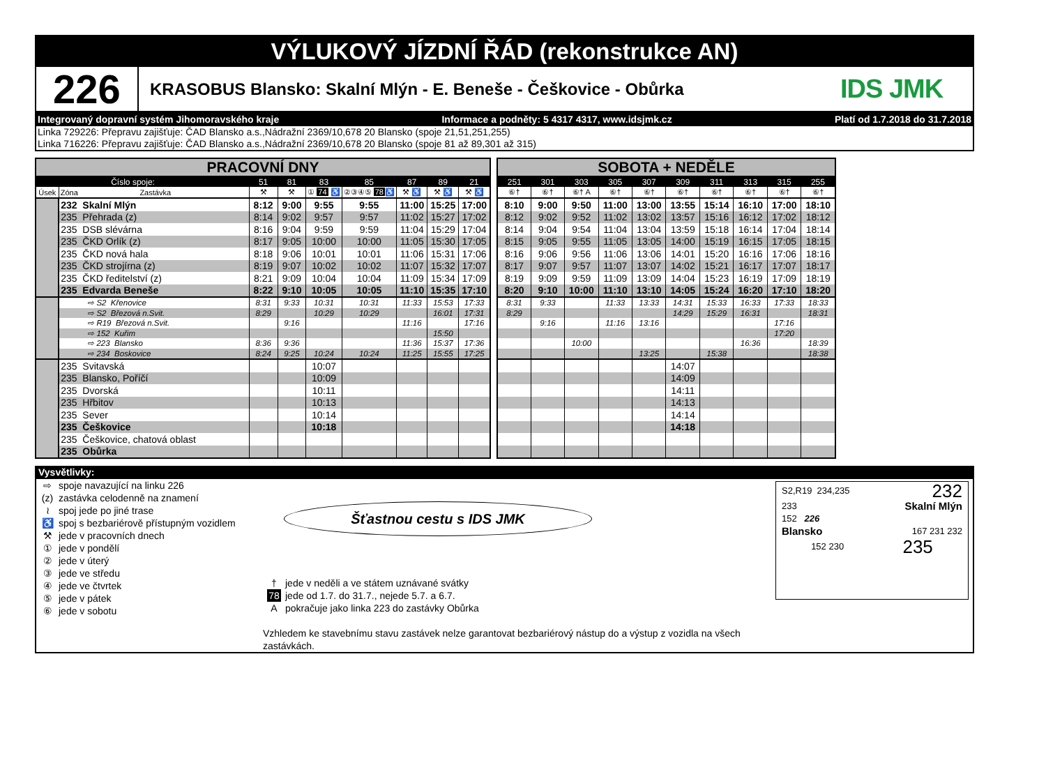VÝLUKOVÝ JÍZDNÍ ŘÁD (rekonstrukce AN)
226
KRASOBUS Blansko: Skalní Mlýn - E. Beneše - Češkovice - Obůrka
IDS JMK
Integrovaný dopravní systém Jihomoravského kraje Informace a podněty: 5 4317 4317, www.idsjmk.cz Platí od 1.7.2018 do 31.7.2018
Linka 729226: Přepravu zajišťuje: ČAD Blansko a.s.,Nádražní 2369/10,678 20 Blansko (spoje 21,51,251,255)
Linka 716226: Přepravu zajišťuje: ČAD Blansko a.s.,Nádražní 2369/10,678 20 Blansko (spoje 81 až 89,301 až 315)
| PRACOVNÍ DNY | | | | | | | | |
| --- | --- | --- | --- | --- | --- | --- | --- | --- |
| | Číslo spoje: | 51 | 81 | 83 | 85 | 87 | 89 | 21 |
| Úsek | Zóna Zastávka | ⚒ | ⚒ | ① 74 ♿ | ②③④⑤ 78 ♿ | ⚒ ♿ | ⚒ ♿ | ⚒ ♿ |
| | 232 Skalní Mlýn | 8:12 | 9:00 | 9:55 | 9:55 | 11:00 | 15:25 | 17:00 |
| | 235 Přehrada (z) | 8:14 | 9:02 | 9:57 | 9:57 | 11:02 | 15:27 | 17:02 |
| | 235 DSB slévárna | 8:16 | 9:04 | 9:59 | 9:59 | 11:04 | 15:29 | 17:04 |
| | 235 ČKD Orlík (z) | 8:17 | 9:05 | 10:00 | 10:00 | 11:05 | 15:30 | 17:05 |
| | 235 ČKD nová hala | 8:18 | 9:06 | 10:01 | 10:01 | 11:06 | 15:31 | 17:06 |
| | 235 ČKD strojírna (z) | 8:19 | 9:07 | 10:02 | 10:02 | 11:07 | 15:32 | 17:07 |
| | 235 ČKD ředitelství (z) | 8:21 | 9:09 | 10:04 | 10:04 | 11:09 | 15:34 | 17:09 |
| | 235 Edvarda Beneše | 8:22 | 9:10 | 10:05 | 10:05 | 11:10 | 15:35 | 17:10 |
| | ⇨ S2 Křenovice | 8:31 | 9:33 | 10:31 | 10:31 | 11:33 | 15:53 | 17:33 |
| | ⇨ S2 Březová n.Svit. | 8:29 | | 10:29 | 10:29 | | 16:01 | 17:31 |
| | ⇨ R19 Březová n.Svit. | | 9:16 | | | 11:16 | | 17:16 |
| | ⇨ 152 Kuřim | | | | | | 15:50 | |
| | ⇨ 223 Blansko | 8:36 | 9:36 | | | 11:36 | 15:37 | 17:36 |
| | ⇨ 234 Boskovice | 8:24 | 9:25 | 10:24 | 10:24 | 11:25 | 15:55 | 17:25 |
| | 235 Svitavská | | | 10:07 | | | | |
| | 235 Blansko, Poříčí | | | 10:09 | | | | |
| | 235 Dvorská | | | 10:11 | | | | |
| | 235 Hřbitov | | | 10:13 | | | | |
| | 235 Sever | | | 10:14 | | | | |
| | 235 Češkovice | | | 10:18 | | | | |
| | 235 Češkovice, chatová oblast | | | | | | | |
| | 235 Obůrka | | | | | | | |
| SOBOTA + NEDĚLE | | | | | | | | | |
| --- | --- | --- | --- | --- | --- | --- | --- | --- | --- |
| 251 | 301 | 303 | 305 | 307 | 309 | 311 | 313 | 315 | 255 |
| ⑥† | ⑥† | ⑥† A | ⑥† | ⑥† | ⑥† | ⑥† | ⑥† | ⑥† | ⑥† |
| 8:10 | 9:00 | 9:50 | 11:00 | 13:00 | 13:55 | 15:14 | 16:10 | 17:00 | 18:10 |
| 8:12 | 9:02 | 9:52 | 11:02 | 13:02 | 13:57 | 15:16 | 16:12 | 17:02 | 18:12 |
| 8:14 | 9:04 | 9:54 | 11:04 | 13:04 | 13:59 | 15:18 | 16:14 | 17:04 | 18:14 |
| 8:15 | 9:05 | 9:55 | 11:05 | 13:05 | 14:00 | 15:19 | 16:15 | 17:05 | 18:15 |
| 8:16 | 9:06 | 9:56 | 11:06 | 13:06 | 14:01 | 15:20 | 16:16 | 17:06 | 18:16 |
| 8:17 | 9:07 | 9:57 | 11:07 | 13:07 | 14:02 | 15:21 | 16:17 | 17:07 | 18:17 |
| 8:19 | 9:09 | 9:59 | 11:09 | 13:09 | 14:04 | 15:23 | 16:19 | 17:09 | 18:19 |
| 8:20 | 9:10 | 10:00 | 11:10 | 13:10 | 14:05 | 15:24 | 16:20 | 17:10 | 18:20 |
| 8:31 | 9:33 | | 11:33 | 13:33 | 14:31 | 15:33 | 16:33 | 17:33 | 18:33 |
| 8:29 | | | | | 14:29 | 15:29 | 16:31 | | 18:31 |
| | 9:16 | | 11:16 | 13:16 | | | | 17:16 | |
| | | | | | | | | 17:20 | |
| | | 10:00 | | | | | 16:36 | | 18:39 |
| | | | | 13:25 | | 15:38 | | | 18:38 |
| | | | | | 14:07 | | | | |
| | | | | | 14:09 | | | | |
| | | | | | 14:11 | | | | |
| | | | | | 14:13 | | | | |
| | | | | | 14:14 | | | | |
| | | | | | 14:18 | | | | |
Vysvětlivky:
⇨ spoje navazující na linku 226
(z) zastávka celodenně na znamení
≀ spoj jede po jiné trase
♿ spoj s bezbariérově přístupným vozidlem
⚒ jede v pracovních dnech
① jede v pondělí
② jede v úterý
③ jede ve středu
④ jede ve čtvrtek
⑤ jede v pátek
⑥ jede v sobotu
Šťastnou cestu s IDS JMK
† jede v neděli a ve státem uznávané svátky
78 jede od 1.7. do 31.7., nejede 5.7. a 6.7.
Apokračuje jako linka 223 do zastávky Obůrka
Vzhledem ke stavebnímu stavu zastávek nelze garantovat bezbariérový nástup do a výstup z vozidla na všech zastávkách.
S2,R19 234,235 232
233 Skalní Mlýn
152 226
Blansko 167 231 232
152 230 235